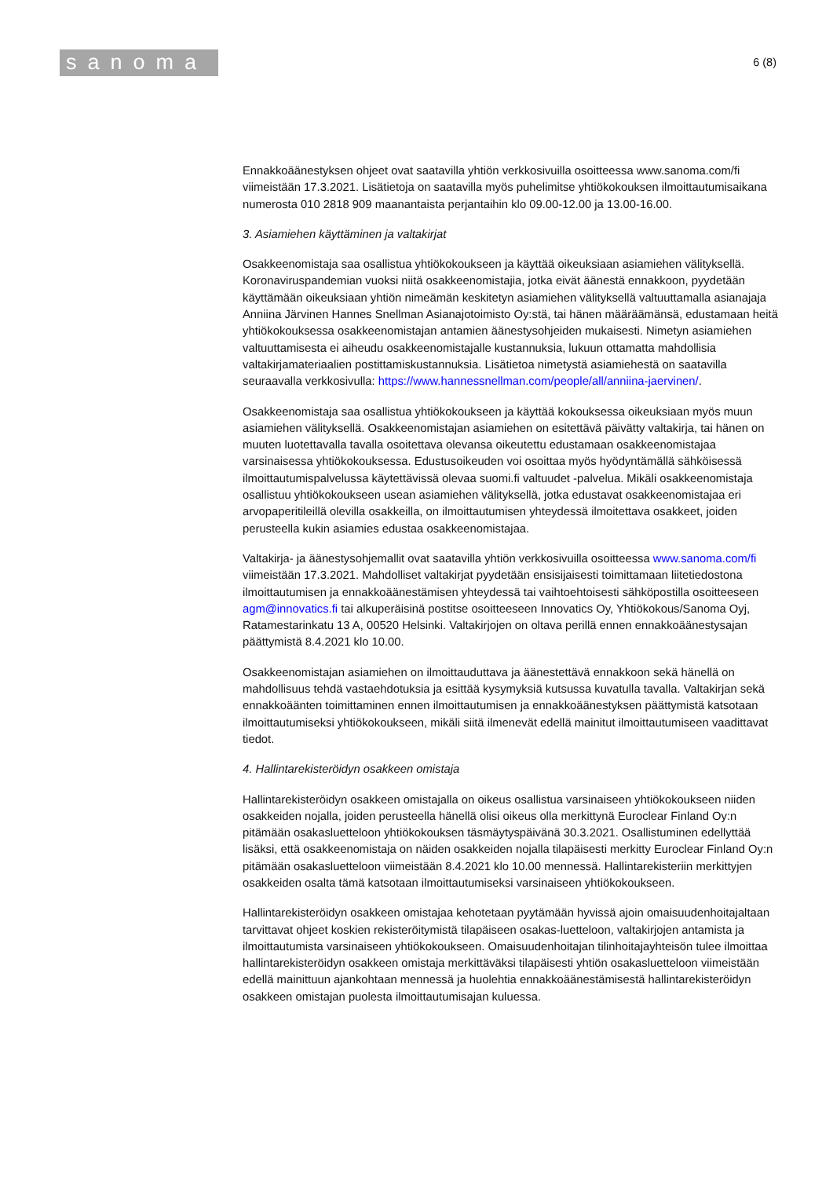sanoma
6 (8)
Ennakkoäänestyksen ohjeet ovat saatavilla yhtiön verkkosivuilla osoitteessa www.sanoma.com/fi viimeistään 17.3.2021. Lisätietoja on saatavilla myös puhelimitse yhtiökokouksen ilmoittautumisaikana numerosta 010 2818 909 maanantaista perjantaihin klo 09.00-12.00 ja 13.00-16.00.
3. Asiamiehen käyttäminen ja valtakirjat
Osakkeenomistaja saa osallistua yhtiökokoukseen ja käyttää oikeuksiaan asiamiehen välityksellä. Koronaviruspandemian vuoksi niitä osakkeenomistajia, jotka eivät äänestä ennakkoon, pyydetään käyttämään oikeuksiaan yhtiön nimeämän keskitetyn asiamiehen välityksellä valtuuttamalla asianajaja Anniina Järvinen Hannes Snellman Asianajotoimisto Oy:stä, tai hänen määräämänsä, edustamaan heitä yhtiökokouksessa osakkeenomistajan antamien äänestysohjeiden mukaisesti. Nimetyn asiamiehen valtuuttamisesta ei aiheudu osakkeenomistajalle kustannuksia, lukuun ottamatta mahdollisia valtakirjamateriaalien postittamiskustannuksia. Lisätietoa nimetystä asiamiehestä on saatavilla seuraavalla verkkosivulla: https://www.hannessnellman.com/people/all/anniina-jaervinen/.
Osakkeenomistaja saa osallistua yhtiökokoukseen ja käyttää kokouksessa oikeuksiaan myös muun asiamiehen välityksellä. Osakkeenomistajan asiamiehen on esitettävä päivätty valtakirja, tai hänen on muuten luotettavalla tavalla osoitettava olevansa oikeutettu edustamaan osakkeenomistajaa varsinaisessa yhtiökokouksessa. Edustusoikeuden voi osoittaa myös hyödyntämällä sähköisessä ilmoittautumispalvelussa käytettävissä olevaa suomi.fi valtuudet -palvelua. Mikäli osakkeenomistaja osallistuu yhtiökokoukseen usean asiamiehen välityksellä, jotka edustavat osakkeenomistajaa eri arvopaperitileillä olevilla osakkeilla, on ilmoittautumisen yhteydessä ilmoitettava osakkeet, joiden perusteella kukin asiamies edustaa osakkeenomistajaa.
Valtakirja- ja äänestysohjemallit ovat saatavilla yhtiön verkkosivuilla osoitteessa www.sanoma.com/fi viimeistään 17.3.2021. Mahdolliset valtakirjat pyydetään ensisijaisesti toimittamaan liitetiedostona ilmoittautumisen ja ennakkoäänestämisen yhteydessä tai vaihtoehtoisesti sähköpostilla osoitteeseen agm@innovatics.fi tai alkuperäisinä postitse osoitteeseen Innovatics Oy, Yhtiökokous/Sanoma Oyj, Ratamestarinkatu 13 A, 00520 Helsinki. Valtakirjojen on oltava perillä ennen ennakkoäänestysajan päättymistä 8.4.2021 klo 10.00.
Osakkeenomistajan asiamiehen on ilmoittauduttava ja äänestettävä ennakkoon sekä hänellä on mahdollisuus tehdä vastaehdotuksia ja esittää kysymyksiä kutsussa kuvatulla tavalla. Valtakirjan sekä ennakkoäänten toimittaminen ennen ilmoittautumisen ja ennakkoäänestyksen päättymistä katsotaan ilmoittautumiseksi yhtiökokoukseen, mikäli siitä ilmenevät edellä mainitut ilmoittautumiseen vaadittavat tiedot.
4. Hallintarekisteröidyn osakkeen omistaja
Hallintarekisteröidyn osakkeen omistajalla on oikeus osallistua varsinaiseen yhtiökokoukseen niiden osakkeiden nojalla, joiden perusteella hänellä olisi oikeus olla merkittynä Euroclear Finland Oy:n pitämään osakasluetteloon yhtiökokouksen täsmäytyspäivänä 30.3.2021. Osallistuminen edellyttää lisäksi, että osakkeenomistaja on näiden osakkeiden nojalla tilapäisesti merkitty Euroclear Finland Oy:n pitämään osakasluetteloon viimeistään 8.4.2021 klo 10.00 mennessä. Hallintarekisteriin merkittyjen osakkeiden osalta tämä katsotaan ilmoittautumiseksi varsinaiseen yhtiökokoukseen.
Hallintarekisteröidyn osakkeen omistajaa kehotetaan pyytämään hyvissä ajoin omaisuudenhoitajaltaan tarvittavat ohjeet koskien rekisteröitymistä tilapäiseen osakas-luetteloon, valtakirjojen antamista ja ilmoittautumista varsinaiseen yhtiökokoukseen. Omaisuudenhoitajan tilinhoitajayhteisön tulee ilmoittaa hallintarekisteröidyn osakkeen omistaja merkittäväksi tilapäisesti yhtiön osakasluetteloon viimeistään edellä mainittuun ajankohtaan mennessä ja huolehtia ennakkoäänestämisestä hallintarekisteröidyn osakkeen omistajan puolesta ilmoittautumisajan kuluessa.